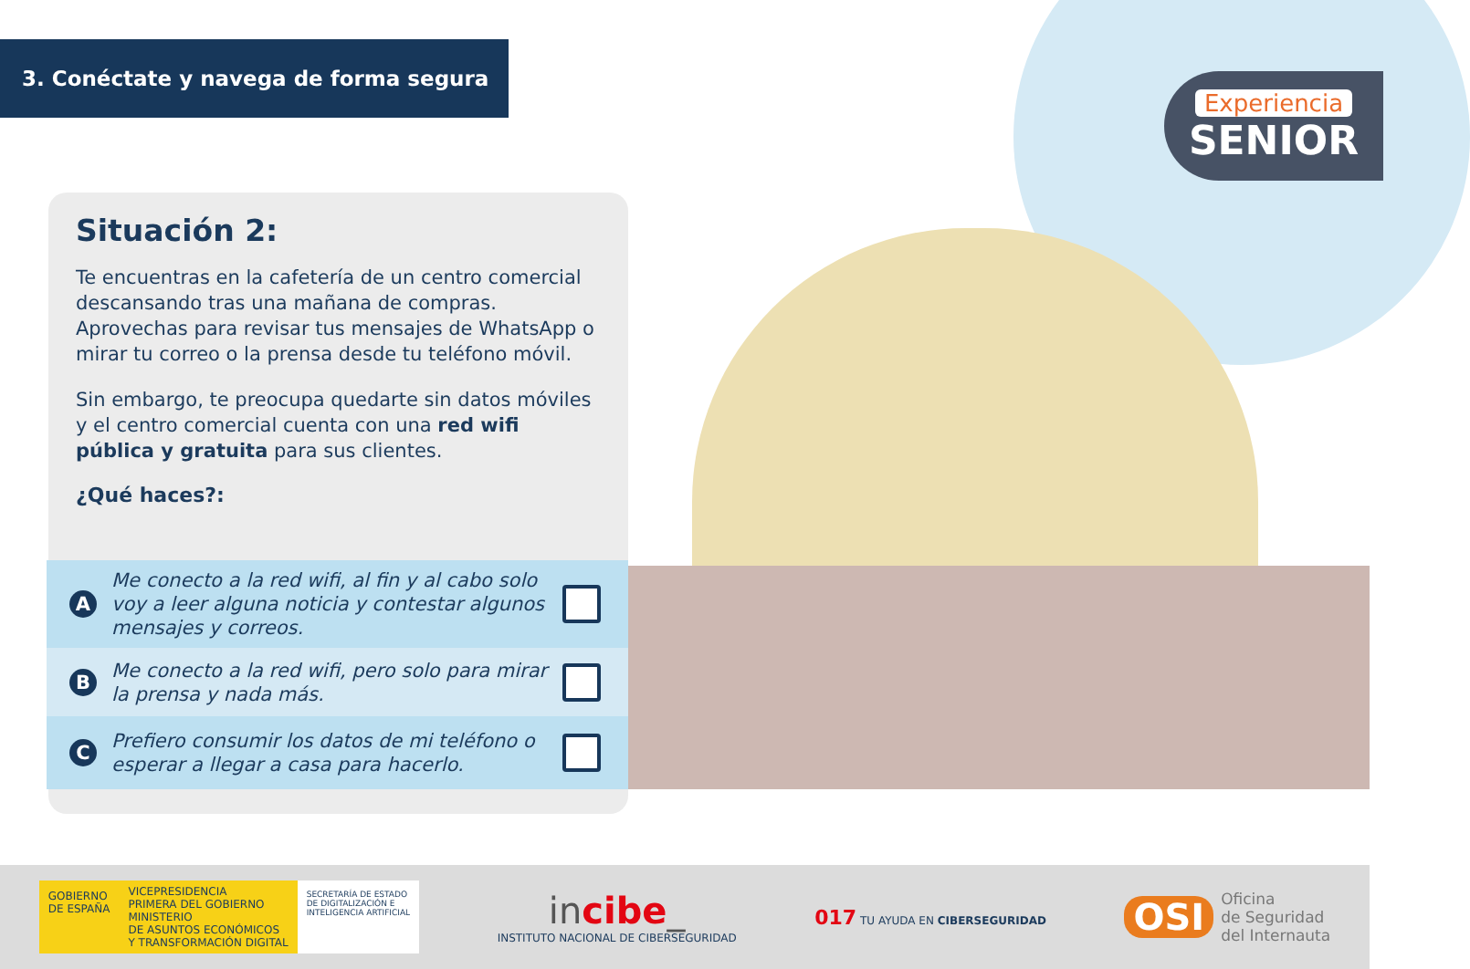3. Conéctate y navega de forma segura
Experiencia
SENIOR
Situación 2:
Te encuentras en la cafetería de un centro comercial descansando tras una mañana de compras. Aprovechas para revisar tus mensajes de WhatsApp o mirar tu correo o la prensa desde tu teléfono móvil.
Sin embargo, te preocupa quedarte sin datos móviles y el centro comercial cuenta con una red wifi pública y gratuita para sus clientes.
¿Qué haces?:
A Me conecto a la red wifi, al fin y al cabo solo voy a leer alguna noticia y contestar algunos mensajes y correos.
B Me conecto a la red wifi, pero solo para mirar la prensa y nada más.
C Prefiero consumir los datos de mi teléfono o esperar a llegar a casa para hacerlo.
GOBIERNO
DE ESPAÑA
VICEPRESIDENCIA
PRIMERA DEL GOBIERNO
MINISTERIO
DE ASUNTOS ECONÓMICOS
Y TRANSFORMACIÓN DIGITAL
SECRETARÍA DE ESTADO
DE DIGITALIZACIÓN E
INTELIGENCIA ARTIFICIAL
incibe_
INSTITUTO NACIONAL DE CIBERSEGURIDAD
017 TU AYUDA EN CIBERSEGURIDAD
OSI Oficina
de Seguridad
del Internauta